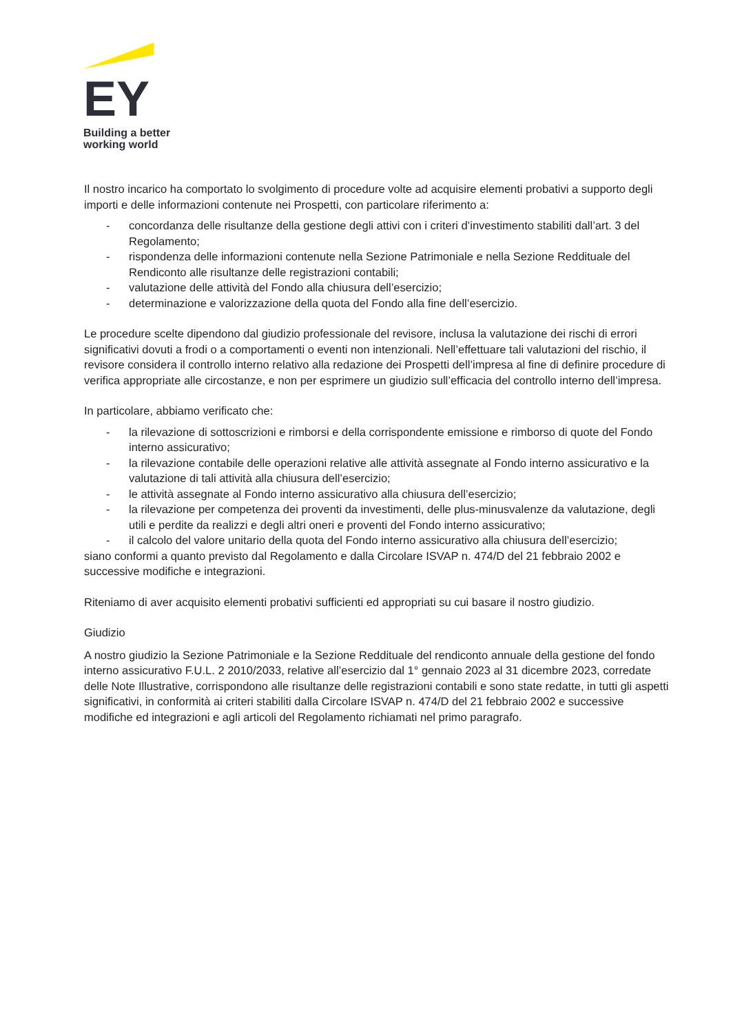EY
Building a better
working world
Il nostro incarico ha comportato lo svolgimento di procedure volte ad acquisire elementi probativi a supporto degli importi e delle informazioni contenute nei Prospetti, con particolare riferimento a:
- concordanza delle risultanze della gestione degli attivi con i criteri d’investimento stabiliti dall’art. 3 del Regolamento;
- rispondenza delle informazioni contenute nella Sezione Patrimoniale e nella Sezione Reddituale del Rendiconto alle risultanze delle registrazioni contabili;
- valutazione delle attività del Fondo alla chiusura dell’esercizio;
- determinazione e valorizzazione della quota del Fondo alla fine dell’esercizio.
Le procedure scelte dipendono dal giudizio professionale del revisore, inclusa la valutazione dei rischi di errori significativi dovuti a frodi o a comportamenti o eventi non intenzionali. Nell’effettuare tali valutazioni del rischio, il revisore considera il controllo interno relativo alla redazione dei Prospetti dell’impresa al fine di definire procedure di verifica appropriate alle circostanze, e non per esprimere un giudizio sull’efficacia del controllo interno dell’impresa.
In particolare, abbiamo verificato che:
- la rilevazione di sottoscrizioni e rimborsi e della corrispondente emissione e rimborso di quote del Fondo interno assicurativo;
- la rilevazione contabile delle operazioni relative alle attività assegnate al Fondo interno assicurativo e la valutazione di tali attività alla chiusura dell’esercizio;
- le attività assegnate al Fondo interno assicurativo alla chiusura dell’esercizio;
- la rilevazione per competenza dei proventi da investimenti, delle plus-minusvalenze da valutazione, degli utili e perdite da realizzi e degli altri oneri e proventi del Fondo interno assicurativo;
- il calcolo del valore unitario della quota del Fondo interno assicurativo alla chiusura dell’esercizio;
siano conformi a quanto previsto dal Regolamento e dalla Circolare ISVAP n. 474/D del 21 febbraio 2002 e successive modifiche e integrazioni.
Riteniamo di aver acquisito elementi probativi sufficienti ed appropriati su cui basare il nostro giudizio.
Giudizio
A nostro giudizio la Sezione Patrimoniale e la Sezione Reddituale del rendiconto annuale della gestione del fondo interno assicurativo F.U.L. 2 2010/2033, relative all’esercizio dal 1° gennaio 2023 al 31 dicembre 2023, corredate delle Note Illustrative, corrispondono alle risultanze delle registrazioni contabili e sono state redatte, in tutti gli aspetti significativi, in conformità ai criteri stabiliti dalla Circolare ISVAP n. 474/D del 21 febbraio 2002 e successive modifiche ed integrazioni e agli articoli del Regolamento richiamati nel primo paragrafo.